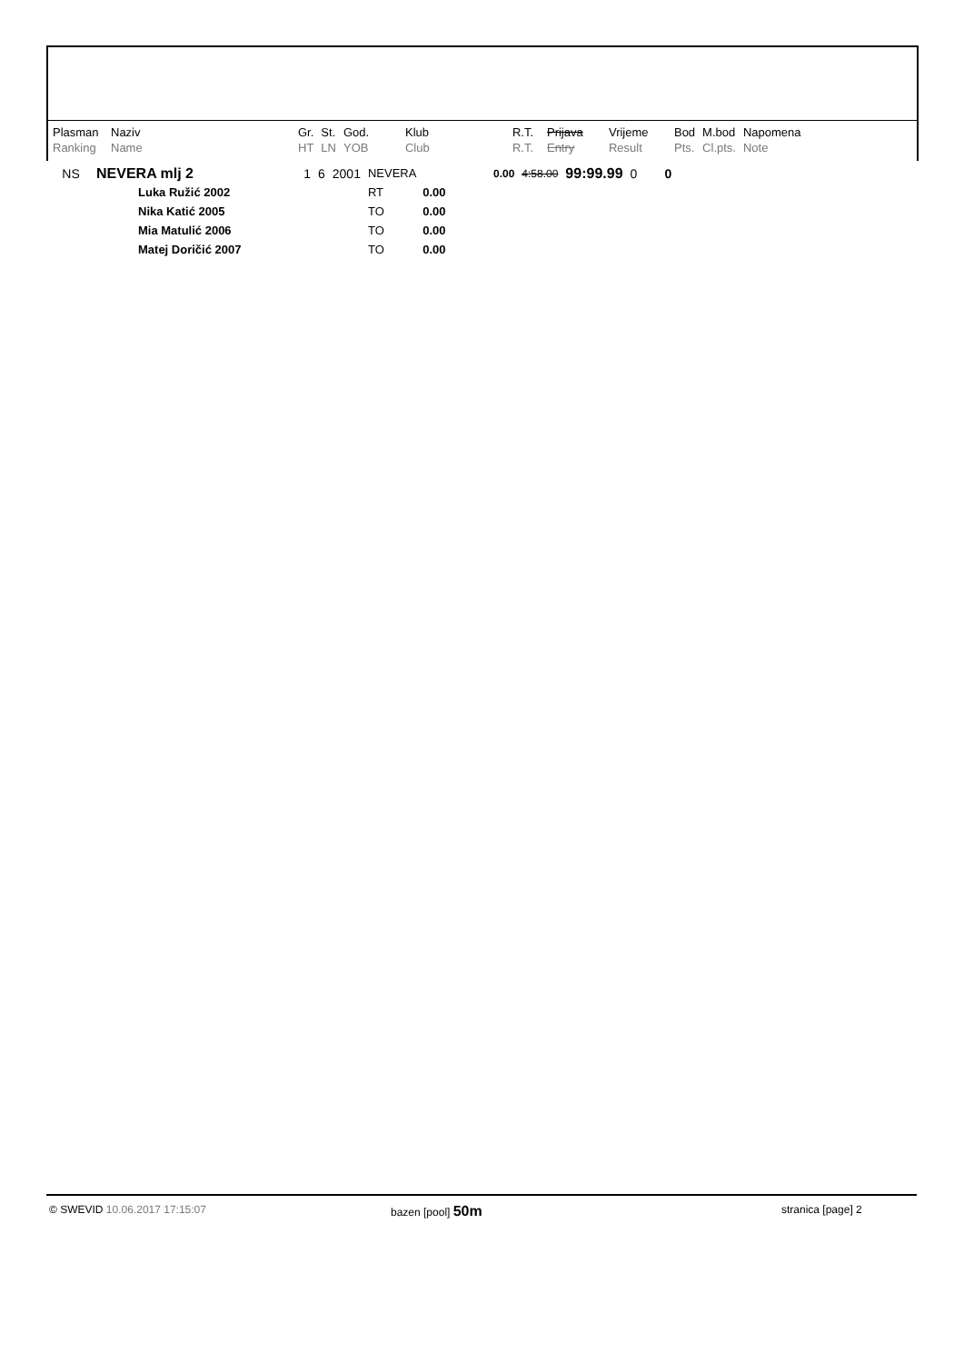| Plasman | Naziv | Gr. | St. | God. | Klub | R.T. | Prijava | Vrijeme | Bod | M.bod | Napomena |
| Ranking | Name | HT | LN | YOB | Club | R.T. | Entry | Result | Pts. | Cl.pts. | Note |
| NS | NEVERA mlj 2 | 1 | 6 | 2001 | NEVERA | | 0.00 | 4:58.00 | 99:99.99 | 0 | 0 |
| | Luka Ružić 2002 | | | | RT | 0.00 | | | | | |
| | Nika Katić 2005 | | | | TO | 0.00 | | | | | |
| | Mia Matulić 2006 | | | | TO | 0.00 | | | | | |
| | Matej Doričić 2007 | | | | TO | 0.00 | | | | | |
© SWEVID 10.06.2017 17:15:07 bazen [pool] 50m stranica [page] 2